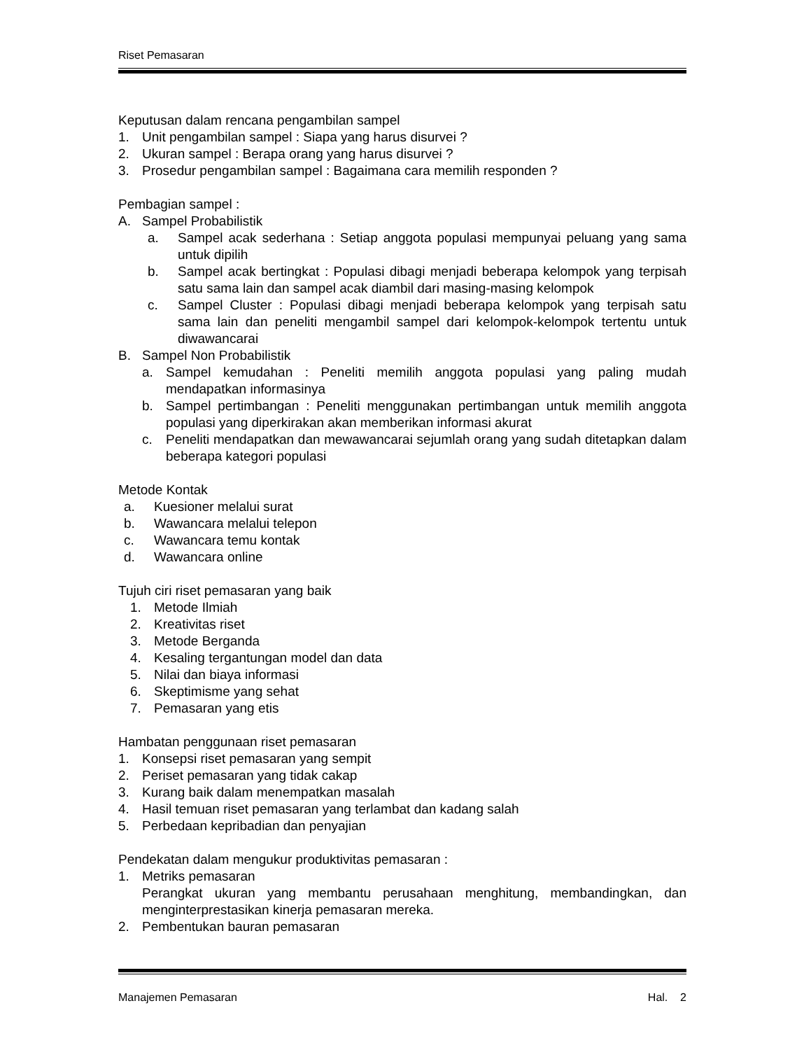Riset Pemasaran
Keputusan dalam rencana pengambilan sampel
1. Unit pengambilan sampel : Siapa yang harus disurvei ?
2. Ukuran sampel : Berapa orang yang harus disurvei ?
3. Prosedur pengambilan sampel : Bagaimana cara memilih responden ?
Pembagian sampel :
A. Sampel Probabilistik
a. Sampel acak sederhana : Setiap anggota populasi mempunyai peluang yang sama untuk dipilih
b. Sampel acak bertingkat : Populasi dibagi menjadi beberapa kelompok yang terpisah satu sama lain dan sampel acak diambil dari masing-masing kelompok
c. Sampel Cluster : Populasi dibagi menjadi beberapa kelompok yang terpisah satu sama lain dan peneliti mengambil sampel dari kelompok-kelompok tertentu untuk diwawancarai
B. Sampel Non Probabilistik
a. Sampel kemudahan : Peneliti memilih anggota populasi yang paling mudah mendapatkan informasinya
b. Sampel pertimbangan : Peneliti menggunakan pertimbangan untuk memilih anggota populasi yang diperkirakan akan memberikan informasi akurat
c. Peneliti mendapatkan dan mewawancarai sejumlah orang yang sudah ditetapkan dalam beberapa kategori populasi
Metode Kontak
a. Kuesioner melalui surat
b. Wawancara melalui telepon
c. Wawancara temu kontak
d. Wawancara online
Tujuh ciri riset pemasaran yang baik
1. Metode Ilmiah
2. Kreativitas riset
3. Metode Berganda
4. Kesaling tergantungan model dan data
5. Nilai dan biaya informasi
6. Skeptimisme yang sehat
7. Pemasaran yang etis
Hambatan penggunaan riset pemasaran
1. Konsepsi riset pemasaran yang sempit
2. Periset pemasaran yang tidak cakap
3. Kurang baik dalam menempatkan masalah
4. Hasil temuan riset pemasaran yang terlambat dan kadang salah
5. Perbedaan kepribadian dan penyajian
Pendekatan dalam mengukur produktivitas pemasaran :
1. Metriks pemasaran
Perangkat ukuran yang membantu perusahaan menghitung, membandingkan, dan menginterprestasikan kinerja pemasaran mereka.
2. Pembentukan bauran pemasaran
Manajemen Pemasaran Hal. 2